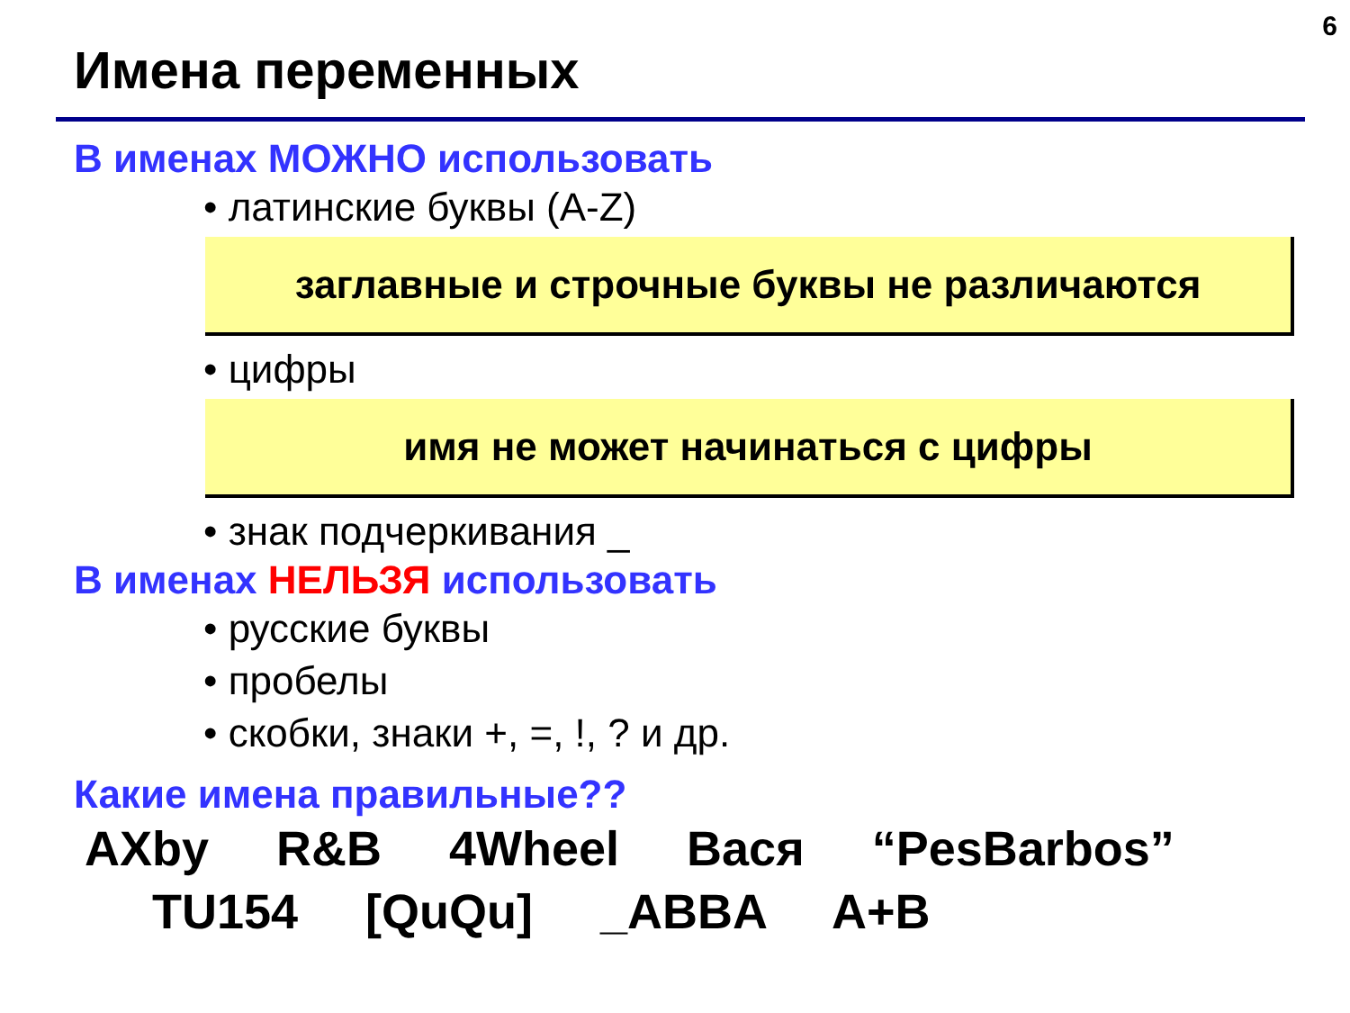6
Имена переменных
В именах МОЖНО использовать
• латинские буквы (A-Z)
заглавные и строчные буквы не различаются
• цифры
имя не может начинаться с цифры
• знак подчеркивания _
В именах НЕЛЬЗЯ использовать
• русские буквы
• пробелы
• скобки, знаки +, =, !, ? и др.
Какие имена правильные??
AXby R&B 4Wheel Вася “PesBarbos”
TU154 [QuQu] _ABBA A+B